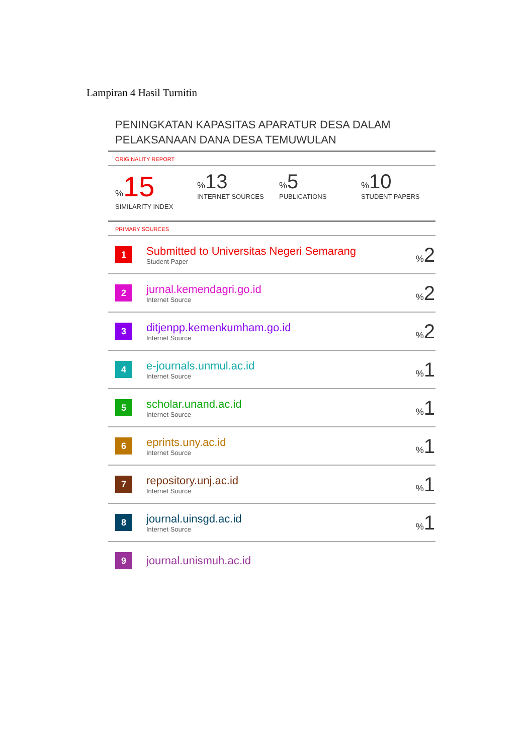Lampiran 4 Hasil Turnitin
PENINGKATAN KAPASITAS APARATUR DESA DALAM PELAKSANAAN DANA DESA TEMUWULAN
ORIGINALITY REPORT
% 15
SIMILARITY INDEX
% 13
INTERNET SOURCES
% 5
PUBLICATIONS
% 10
STUDENT PAPERS
PRIMARY SOURCES
| 1 | Submitted to Universitas Negeri Semarang Student Paper | % 2 |
| 2 | jurnal.kemendagri.go.id Internet Source | % 2 |
| 3 | ditjenpp.kemenkumham.go.id Internet Source | % 2 |
| 4 | e-journals.unmul.ac.id Internet Source | % 1 |
| 5 | scholar.unand.ac.id Internet Source | % 1 |
| 6 | eprints.uny.ac.id Internet Source | % 1 |
| 7 | repository.unj.ac.id Internet Source | % 1 |
| 8 | journal.uinsgd.ac.id Internet Source | % 1 |
| 9 | journal.unismuh.ac.id | |